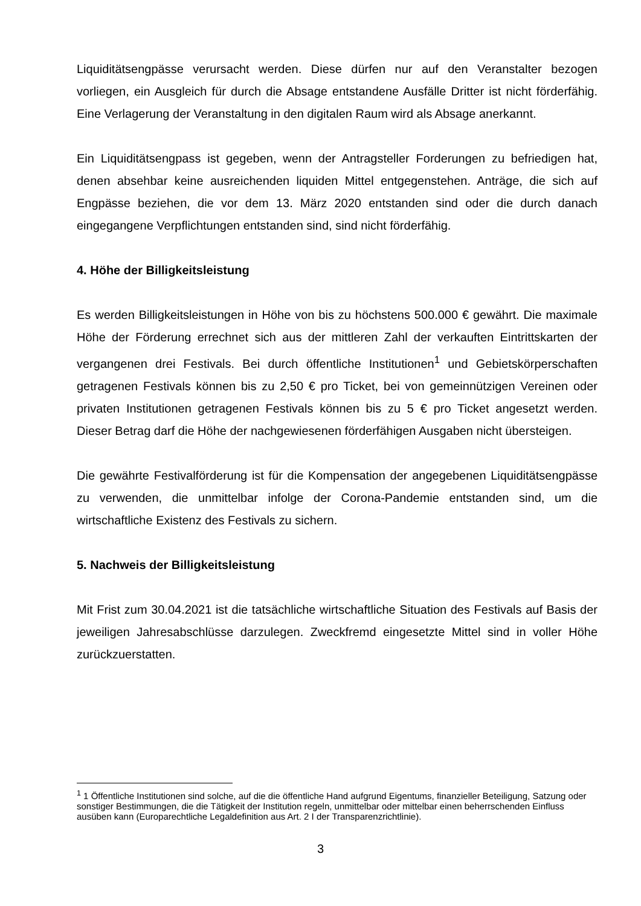Liquiditätsengpässe verursacht werden. Diese dürfen nur auf den Veranstalter bezogen vorliegen, ein Ausgleich für durch die Absage entstandene Ausfälle Dritter ist nicht förderfähig. Eine Verlagerung der Veranstaltung in den digitalen Raum wird als Absage anerkannt.
Ein Liquiditätsengpass ist gegeben, wenn der Antragsteller Forderungen zu befriedigen hat, denen absehbar keine ausreichenden liquiden Mittel entgegenstehen. Anträge, die sich auf Engpässe beziehen, die vor dem 13. März 2020 entstanden sind oder die durch danach eingegangene Verpflichtungen entstanden sind, sind nicht förderfähig.
4. Höhe der Billigkeitsleistung
Es werden Billigkeitsleistungen in Höhe von bis zu höchstens 500.000 € gewährt. Die maximale Höhe der Förderung errechnet sich aus der mittleren Zahl der verkauften Eintrittskarten der vergangenen drei Festivals. Bei durch öffentliche Institutionen<sup>1</sup> und Gebietskörperschaften getragenen Festivals können bis zu 2,50 € pro Ticket, bei von gemeinnützigen Vereinen oder privaten Institutionen getragenen Festivals können bis zu 5 € pro Ticket angesetzt werden. Dieser Betrag darf die Höhe der nachgewiesenen förderfähigen Ausgaben nicht übersteigen.
Die gewährte Festivalförderung ist für die Kompensation der angegebenen Liquiditätsengpässe zu verwenden, die unmittelbar infolge der Corona-Pandemie entstanden sind, um die wirtschaftliche Existenz des Festivals zu sichern.
5. Nachweis der Billigkeitsleistung
Mit Frist zum 30.04.2021 ist die tatsächliche wirtschaftliche Situation des Festivals auf Basis der jeweiligen Jahresabschlüsse darzulegen. Zweckfremd eingesetzte Mittel sind in voller Höhe zurückzuerstatten.
<sup>1</sup> 1 Öffentliche Institutionen sind solche, auf die die öffentliche Hand aufgrund Eigentums, finanzieller Beteiligung, Satzung oder sonstiger Bestimmungen, die die Tätigkeit der Institution regeln, unmittelbar oder mittelbar einen beherrschenden Einfluss ausüben kann (Europarechtliche Legaldefinition aus Art. 2 I der Transparenzrichtlinie).
3